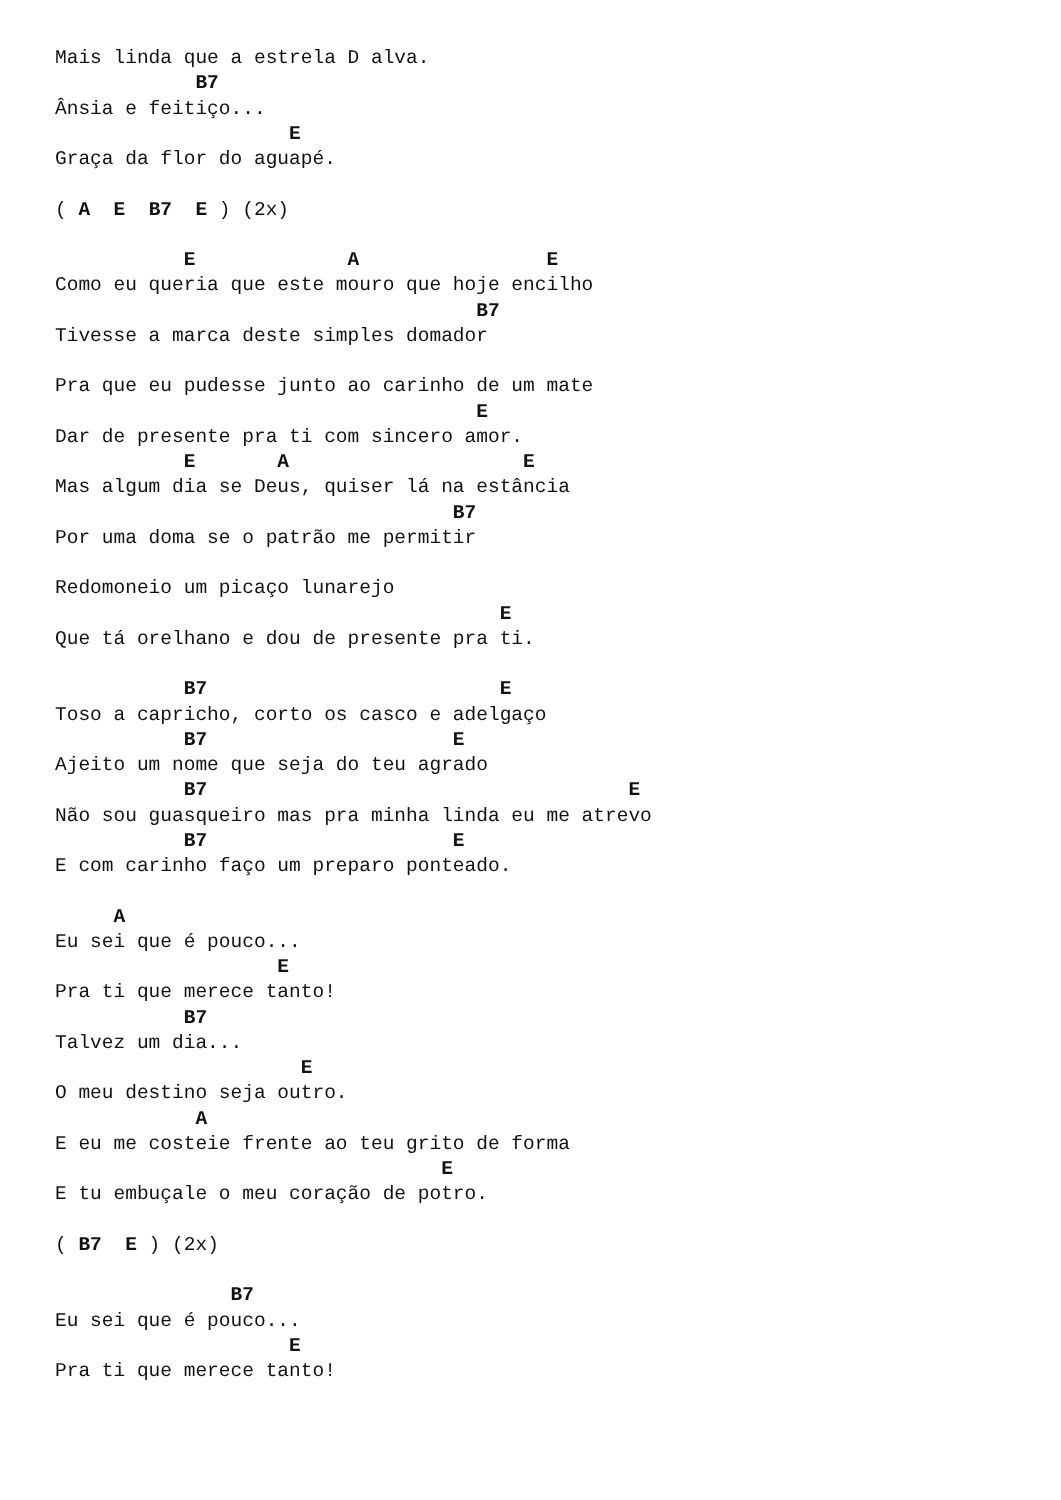Mais linda que a estrela D alva.
            B7
Ânsia e feitiço...
                    E
Graça da flor do aguapé.

( A  E  B7  E ) (2x)

           E             A                E
Como eu queria que este mouro que hoje encilho
                                    B7
Tivesse a marca deste simples domador

Pra que eu pudesse junto ao carinho de um mate
                                    E
Dar de presente pra ti com sincero amor.
           E       A                    E
Mas algum dia se Deus, quiser lá na estância
                                  B7
Por uma doma se o patrão me permitir

Redomoneio um picaço lunarejo
                                      E
Que tá orelhano e dou de presente pra ti.

           B7                         E
Toso a capricho, corto os casco e adelgaço
           B7                     E
Ajeito um nome que seja do teu agrado
           B7                                    E
Não sou guasqueiro mas pra minha linda eu me atrevo
           B7                     E
E com carinho faço um preparo ponteado.

     A
Eu sei que é pouco...
                   E
Pra ti que merece tanto!
           B7
Talvez um dia...
                     E
O meu destino seja outro.
            A
E eu me costeie frente ao teu grito de forma
                                 E
E tu embuçale o meu coração de potro.

( B7  E ) (2x)

               B7
Eu sei que é pouco...
                    E
Pra ti que merece tanto!